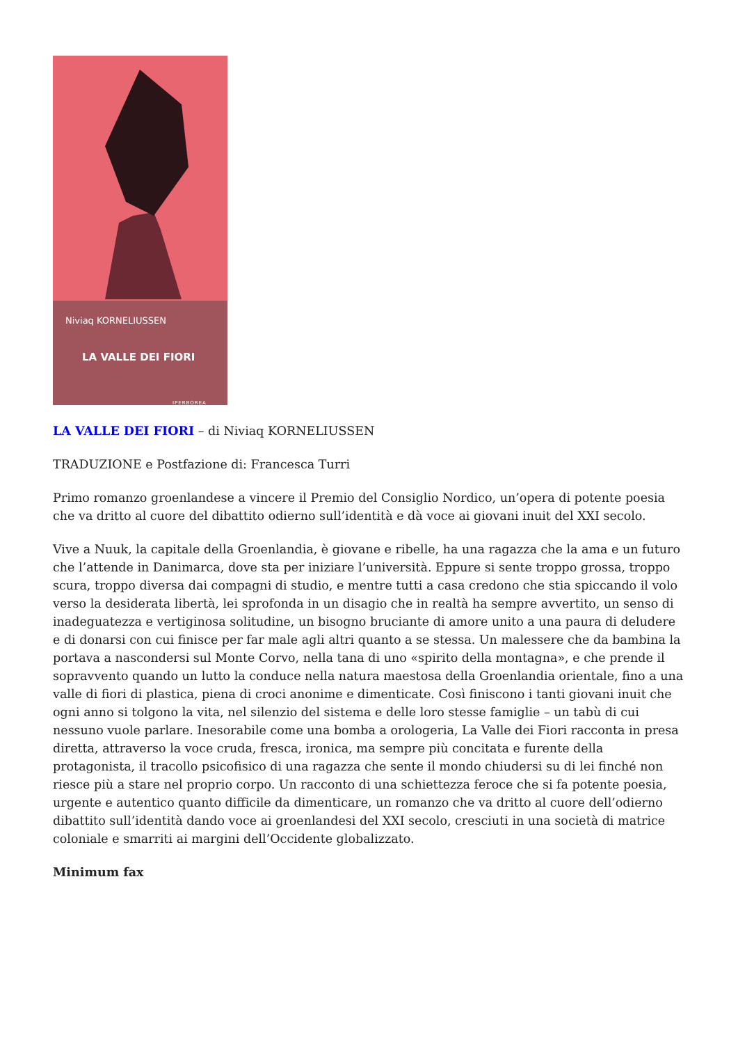Niviaq KORNELIUSSEN
LA VALLE DEI FIORI
IPERBOREA
LA VALLE DEI FIORI – di Niviaq KORNELIUSSEN
TRADUZIONE e Postfazione di: Francesca Turri
Primo romanzo groenlandese a vincere il Premio del Consiglio Nordico, un’opera di potente poesia che va dritto al cuore del dibattito odierno sull’identità e dà voce ai giovani inuit del XXI secolo.
Vive a Nuuk, la capitale della Groenlandia, è giovane e ribelle, ha una ragazza che la ama e un futuro che l’attende in Danimarca, dove sta per iniziare l’università. Eppure si sente troppo grossa, troppo scura, troppo diversa dai compagni di studio, e mentre tutti a casa credono che stia spiccando il volo verso la desiderata libertà, lei sprofonda in un disagio che in realtà ha sempre avvertito, un senso di inadeguatezza e vertiginosa solitudine, un bisogno bruciante di amore unito a una paura di deludere e di donarsi con cui finisce per far male agli altri quanto a se stessa. Un malessere che da bambina la portava a nascondersi sul Monte Corvo, nella tana di uno «spirito della montagna», e che prende il sopravvento quando un lutto la conduce nella natura maestosa della Groenlandia orientale, fino a una valle di fiori di plastica, piena di croci anonime e dimenticate. Così finiscono i tanti giovani inuit che ogni anno si tolgono la vita, nel silenzio del sistema e delle loro stesse famiglie – un tabù di cui nessuno vuole parlare. Inesorabile come una bomba a orologeria, La Valle dei Fiori racconta in presa diretta, attraverso la voce cruda, fresca, ironica, ma sempre più concitata e furente della protagonista, il tracollo psicofisico di una ragazza che sente il mondo chiudersi su di lei finché non riesce più a stare nel proprio corpo. Un racconto di una schiettezza feroce che si fa potente poesia, urgente e autentico quanto difficile da dimenticare, un romanzo che va dritto al cuore dell’odierno dibattito sull’identità dando voce ai groenlandesi del XXI secolo, cresciuti in una società di matrice coloniale e smarriti ai margini dell’Occidente globalizzato.
Minimum fax